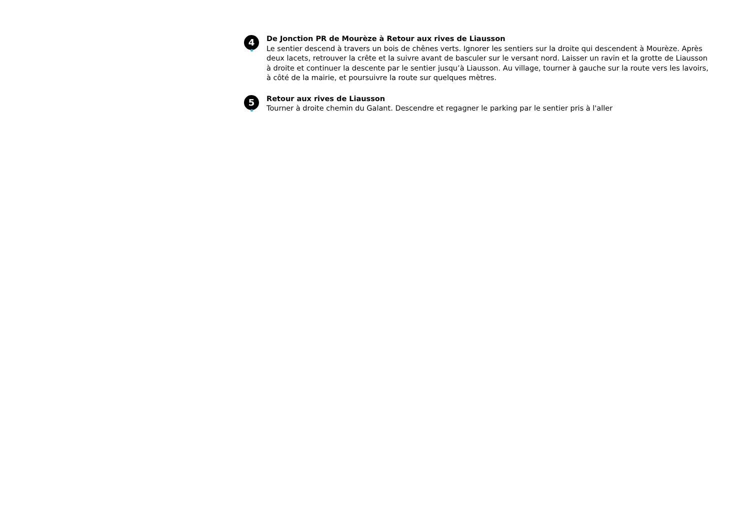4
De Jonction PR de Mourèze à Retour aux rives de Liausson
Le sentier descend à travers un bois de chênes verts. Ignorer les sentiers sur la droite qui descendent à Mourèze. Après deux lacets, retrouver la crête et la suivre avant de basculer sur le versant nord. Laisser un ravin et la grotte de Liausson à droite et continuer la descente par le sentier jusqu’à Liausson. Au village, tourner à gauche sur la route vers les lavoirs, à côté de la mairie, et poursuivre la route sur quelques mètres.
5
Retour aux rives de Liausson
Tourner à droite chemin du Galant. Descendre et regagner le parking par le sentier pris à l'aller